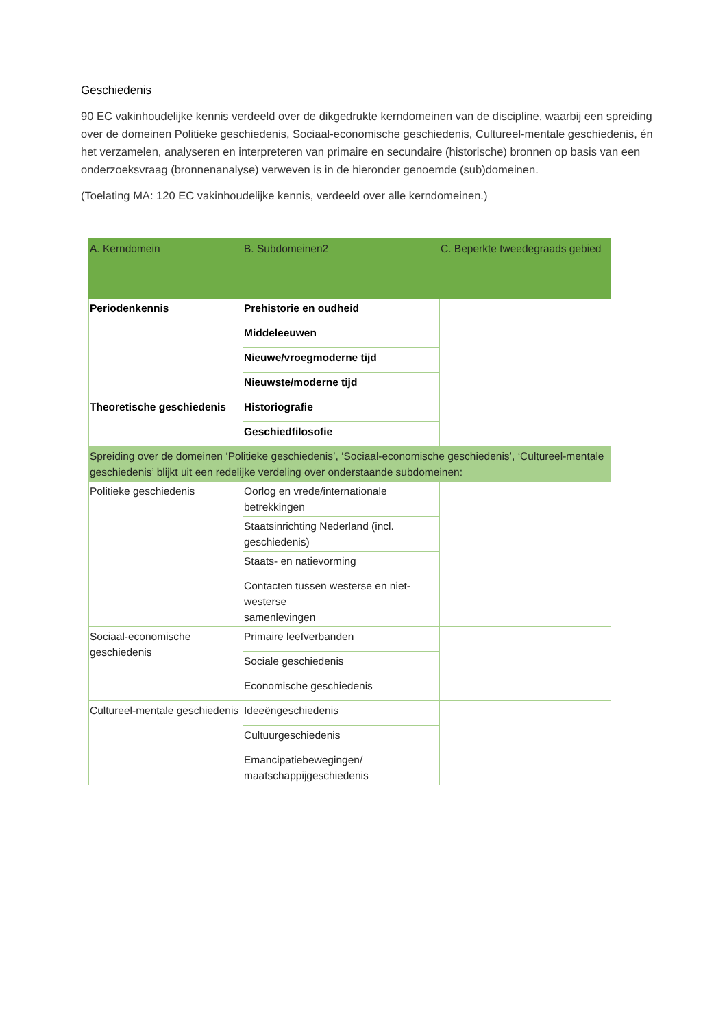Geschiedenis
90 EC vakinhoudelijke kennis verdeeld over de dikgedrukte kerndomeinen van de discipline, waarbij een spreiding over de domeinen Politieke geschiedenis, Sociaal-economische geschiedenis, Cultureel-mentale geschiedenis, én het verzamelen, analyseren en interpreteren van primaire en secundaire (historische) bronnen op basis van een onderzoeksvraag (bronnenanalyse) verweven is in de hieronder genoemde (sub)domeinen.
(Toelating MA: 120 EC vakinhoudelijke kennis, verdeeld over alle kerndomeinen.)
| A. Kerndomein | B. Subdomeinen2 | C. Beperkte tweedegraads gebied |
| --- | --- | --- |
| Periodenkennis | Prehistorie en oudheid | |
| | Middeleeuwen | |
| | Nieuwe/vroegmoderne tijd | |
| | Nieuwste/moderne tijd | |
| Theoretische geschiedenis | Historiografie | |
| | Geschiedfilosofie | |
| Spreiding over de domeinen ‘Politieke geschiedenis’, ‘Sociaal-economische geschiedenis’, ‘Cultureel-mentale geschiedenis’ blijkt uit een redelijke verdeling over onderstaande subdomeinen: | | |
| Politieke geschiedenis | Oorlog en vrede/internationale betrekkingen | |
| | Staatsinrichting Nederland (incl. geschiedenis) | |
| | Staats- en natievorming | |
| | Contacten tussen westerse en niet-westerse samenlevingen | |
| Sociaal-economische geschiedenis | Primaire leefverbanden | |
| | Sociale geschiedenis | |
| | Economische geschiedenis | |
| Cultureel-mentale geschiedenis | Ideeëngeschiedenis | |
| | Cultuurgeschiedenis | |
| | Emancipatiebewegingen/ maatschappijgeschiedenis | |